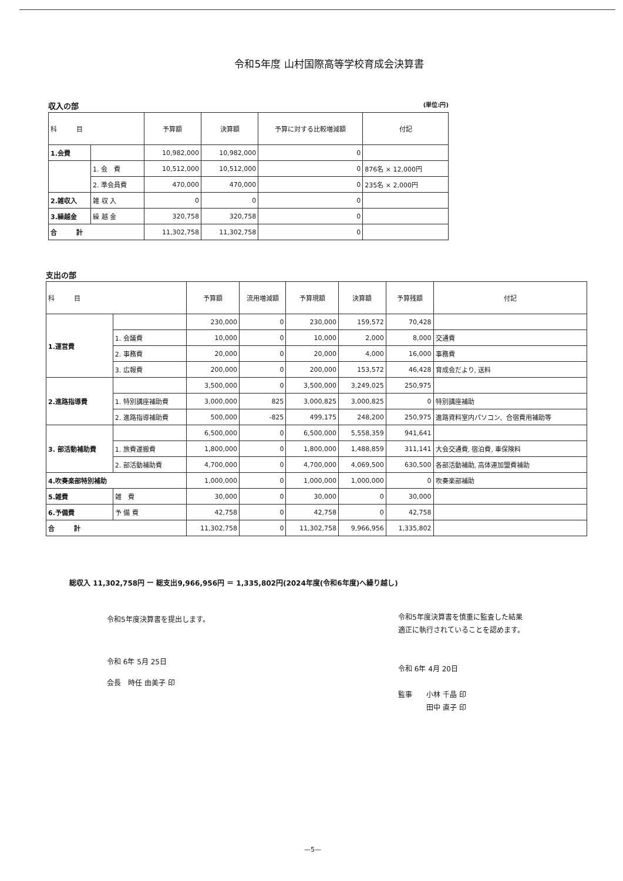令和5年度 山村国際高等学校育成会決算書
収入の部 (単位:円)
| 科 目 | | 予算額 | 決算額 | 予算に対する比較増減額 | 付記 |
| --- | --- | --- | --- | --- | --- |
| 1.会費 | | 10,982,000 | 10,982,000 | 0 | |
| | 1. 会 費 | 10,512,000 | 10,512,000 | 0 | 876名 × 12,000円 |
| | 2. 準会員費 | 470,000 | 470,000 | 0 | 235名 × 2,000円 |
| 2.雑収入 | 雑 収 入 | 0 | 0 | 0 | |
| 3.繰越金 | 繰 越 金 | 320,758 | 320,758 | 0 | |
| 合 計 | | 11,302,758 | 11,302,758 | 0 | |
支出の部
| 科 目 | | 予算額 | 流用増減額 | 予算現額 | 決算額 | 予算残額 | 付記 |
| --- | --- | --- | --- | --- | --- | --- | --- |
| 1.運営費 | | 230,000 | 0 | 230,000 | 159,572 | 70,428 | |
| | 1. 会議費 | 10,000 | 0 | 10,000 | 2,000 | 8,000 | 交通費 |
| | 2. 事務費 | 20,000 | 0 | 20,000 | 4,000 | 16,000 | 事務費 |
| | 3. 広報費 | 200,000 | 0 | 200,000 | 153,572 | 46,428 | 育成会だより, 送料 |
| 2.進路指導費 | | 3,500,000 | 0 | 3,500,000 | 3,249,025 | 250,975 | |
| | 1. 特別講座補助費 | 3,000,000 | 825 | 3,000,825 | 3,000,825 | 0 | 特別講座補助 |
| | 2. 進路指導補助費 | 500,000 | -825 | 499,175 | 248,200 | 250,975 | 進路資料室内パソコン、合宿費用補助等 |
| 3. 部活動補助費 | | 6,500,000 | 0 | 6,500,000 | 5,558,359 | 941,641 | |
| | 1. 旅費運搬費 | 1,800,000 | 0 | 1,800,000 | 1,488,859 | 311,141 | 大会交通費, 宿泊費, 車保険料 |
| | 2. 部活動補助費 | 4,700,000 | 0 | 4,700,000 | 4,069,500 | 630,500 | 各部活動補助, 高体連加盟費補助 |
| 4.吹奏楽部特別補助 | | 1,000,000 | 0 | 1,000,000 | 1,000,000 | 0 | 吹奏楽部補助 |
| 5.雑費 | 雑 費 | 30,000 | 0 | 30,000 | 0 | 30,000 | |
| 6.予備費 | 予 備 費 | 42,758 | 0 | 42,758 | 0 | 42,758 | |
| 合 計 | | 11,302,758 | 0 | 11,302,758 | 9,966,956 | 1,335,802 | |
総収入 11,302,758円 ー 総支出9,966,956円 ＝ 1,335,802円(2024年度(令和6年度)へ繰り越し)
令和5年度決算書を提出します。
令和 6年 5月 25日
会長　時任 由美子 印
令和5年度決算書を慎重に監査した結果
適正に執行されていることを認めます。
令和 6年 4月 20日
監事　　小林 千晶 印
　　　　田中 直子 印
—5—